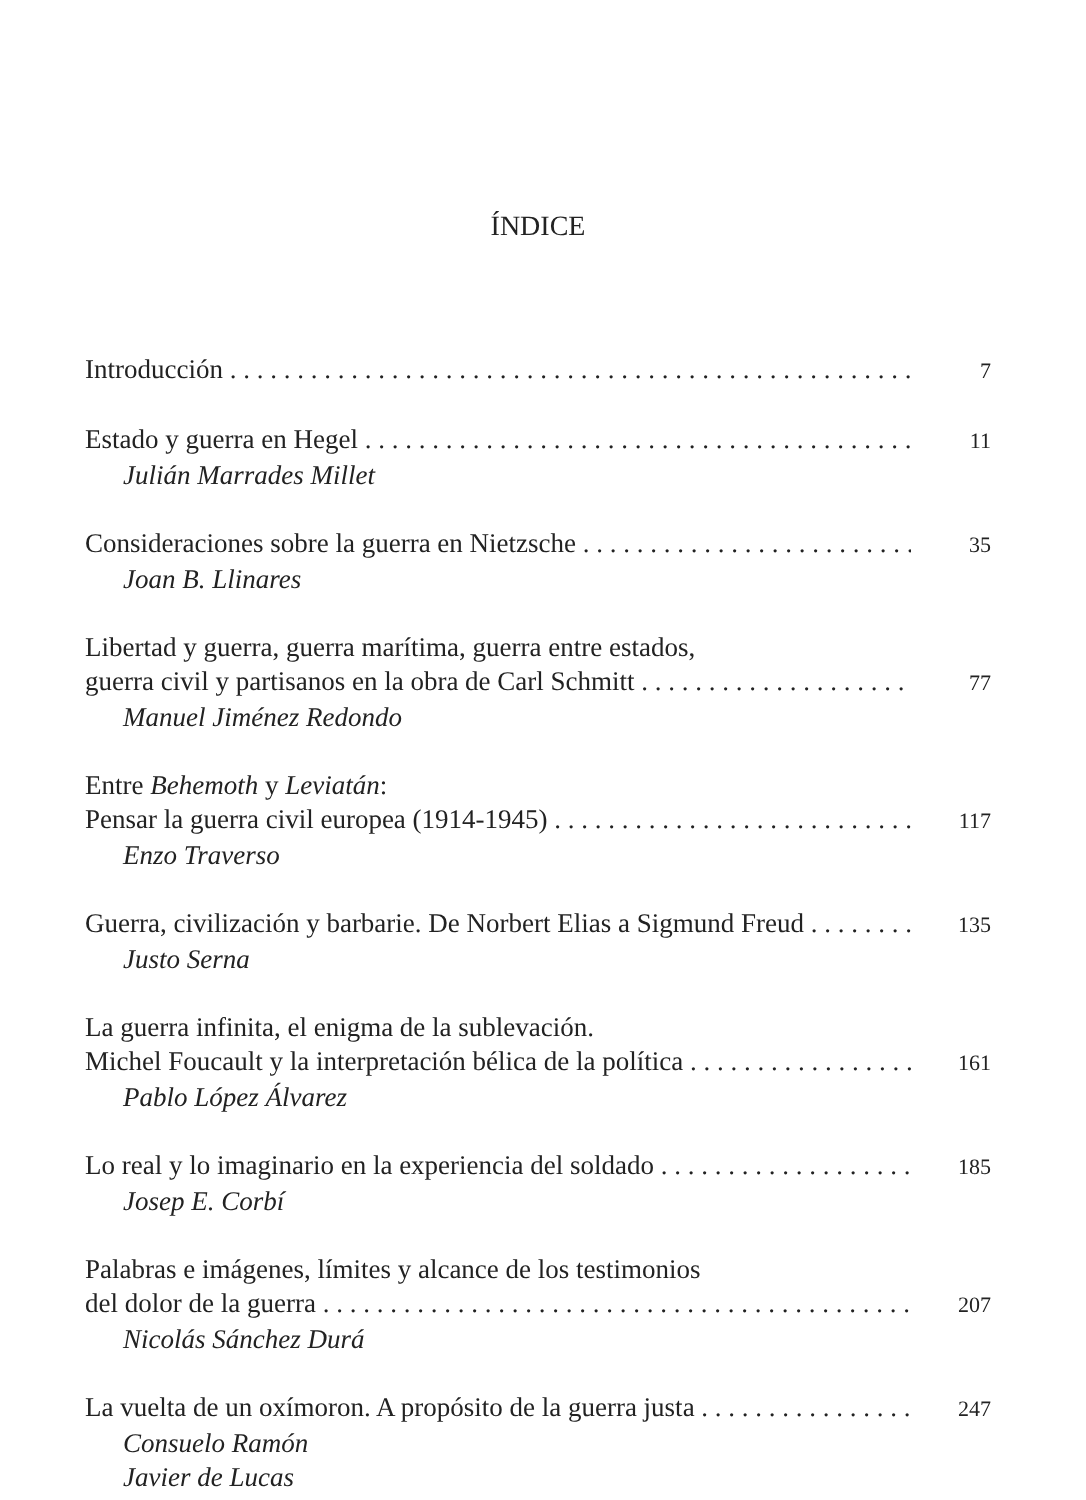ÍNDICE
Introducción 7
Estado y guerra en Hegel 11
Julián Marrades Millet
Consideraciones sobre la guerra en Nietzsche 35
Joan B. Llinares
Libertad y guerra, guerra marítima, guerra entre estados,
guerra civil y partisanos en la obra de Carl Schmitt 77
Manuel Jiménez Redondo
Entre Behemoth y Leviatán:
Pensar la guerra civil europea (1914-1945) 117
Enzo Traverso
Guerra, civilización y barbarie. De Norbert Elias a Sigmund Freud 135
Justo Serna
La guerra infinita, el enigma de la sublevación.
Michel Foucault y la interpretación bélica de la política 161
Pablo López Álvarez
Lo real y lo imaginario en la experiencia del soldado 185
Josep E. Corbí
Palabras e imágenes, límites y alcance de los testimonios
del dolor de la guerra 207
Nicolás Sánchez Durá
La vuelta de un oxímoron. A propósito de la guerra justa 247
Consuelo Ramón
Javier de Lucas